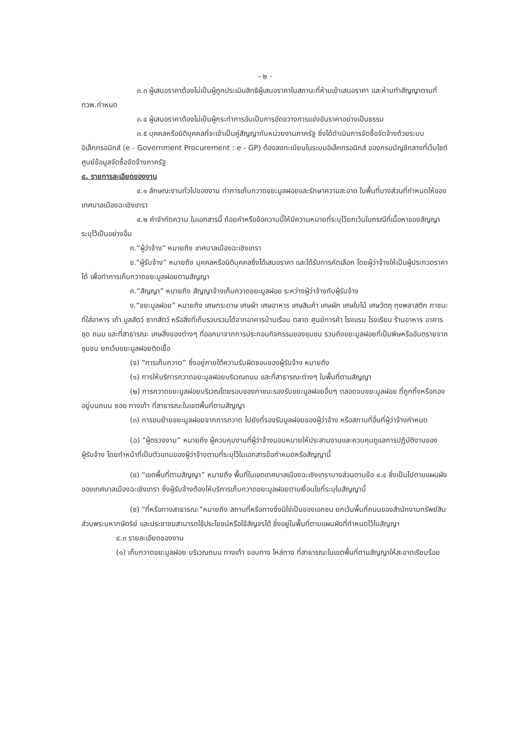- ๒ -
๓.๓ ผู้เสนอราคาต้องไม่เป็นผู้ถูกประเมินสิทธิผู้เสนอราคาในสถานะที่ห้ามเข้าเสนอราคา และห้ามทำสัญญาตามที่ กวพ.กำหนด
๓.๔ ผู้เสนอราคาต้องไม่เป็นผู้กระทำการอันเป็นการขัดขวางการแข่งขันราคาอย่างเป็นธรรม
๓.๕ บุคคลหรือนิติบุคคลที่จะเข้าเป็นคู่สัญญากับหน่วยงานภาครัฐ ซึ่งได้ดำเนินการจัดซื้อจัดจ้างด้วยระบบอิเล็กทรอนิกส์ (e - Government Procurement : e - GP) ต้องลงทะเบียนในระบบอิเล็กทรอนิกส์ ของกรมบัญชีกลางที่เว็บไซต์ศูนย์ข้อมูลจัดซื้อจัดจ้างภาครัฐ
๔. รายการละเอียดของงาน
๔.๑ ลักษณะงานทั่วไปของงาน ทำการเก็บกวาดขยะมูลฝอยและรักษาความสะอาด ในพื้นที่บางส่วนที่กำหนดให้ของเทศบาลเมืองฉะเชิงเทรา
๔.๒ คำจำกัดความ ในเอกสารนี้ ถ้อยคำหรือข้อความนี้ให้มีความหมายที่ระบุไว้ยกเว้นในกรณีที่เนื้อหาของสัญญาระบุไว้เป็นอย่างอื่น
ก.“ผู้ว่าจ้าง” หมายถึง เทศบาลเมืองฉะเชิงเทรา
ข.“ผู้รับจ้าง” หมายถึง บุคคลหรือนิติบุคคลซึ่งได้เสนอราคา และได้รับการคัดเลือก โดยผู้ว่าจ้างให้เป็นผู้ประกวดราคาได้ เพื่อทำการเก็บกวาดขยะมูลฝอยตามสัญญา
ค.“สัญญา” หมายถึง สัญญาจ้างเก็บกวาดขยะมูลฝอย ระหว่างผู้ว่าจ้างกับผู้รับจ้าง
ง.“ขยะมูลฝอย” หมายถึง เศษกระดาษ เศษผ้า เศษอาหาร เศษสินค้า เศษผัก เศษใบไม้ เศษวัตถุ ถุงพลาสติก ภาชนะที่ใส่อาหาร เถ้า มูลสัตว์ ซากสัตว์ หรือสิ่งที่เก็บรวบรวมได้จากอาคารบ้านเรือน ตลาด ศูนย์การค้า โรงแรม โรงเรียน ร้านอาหาร อาคารชุด ถนน และที่สาธารณะ เศษสิ่งของต่างๆ ที่ออกมาจากการประกอบกิจกรรมของชุมชน รวมถึงขยะมูลฝอยที่เป็นพิษหรืออันตรายจากชุมชน ยกเว้นขยะมูลฝอยติดเชื้อ
(จ) “การเก็บกวาด” ซึ่งอยู่ภายใต้ความรับผิดชอบของผู้รับจ้าง หมายถึง
(๑) การให้บริการกวาดขยะมูลฝอยบริเวณถนน และที่สาธารณะต่างๆ ในพื้นที่ตามสัญญา
(๒) การกวาดขยะมูลฝอยบริเวณโดยรอบของภาชนะรองรับขยะมูลฝอยอื่นๆ ตลอดจนขยะมูลฝอย ที่ถูกทิ้งหรือกองอยู่บนถนน ซอย ทางเท้า ที่สาธารณะในเขตพื้นที่ตามสัญญา
(๓) การขนย้ายขยะมูลฝอยจากการกวาด ไปยังที่รองรับมูลฝอยของผู้ว่าจ้าง หรือสถานที่อื่นที่ผู้ว่าจ้างกำหนด
(ฉ) “ผู้ตรวจงาน” หมายถึง ผู้ควบคุมงานที่ผู้ว่าจ้างมอบหมายให้ประสานงานและควบคุมดูแลการปฏิบัติงานของผู้รับจ้าง โดยทำหน้าที่เป็นตัวแทนของผู้ว่าจ้างตามที่ระบุไว้ในเอกสารข้อกำหนดหรือสัญญานี้
(ช) “เขตพื้นที่ตามสัญญา” หมายถึง พื้นที่ในเขตเทศบาลเมืองฉะเชิงเทราบางส่วนตามข้อ ๔.๔ ซึ่งเป็นไปตามแผนผังของเทศบาลเมืองฉะเชิงเทรา ซึ่งผู้รับจ้างต้องให้บริการเก็บกวาดขยะมูลฝอยตามเงื่อนไขที่ระบุในสัญญานี้
(ซ) “ที่หรือทางสาธารณะ”หมายถึง สถานที่หรือทางซึ่งมิใช่เป็นของเอกชน ยกเว้นพื้นที่ถนนของสำนักงานทรัพย์สินส่วนพระมหากษัตริย์ และประชาชนสามารถใช้ประโยชน์หรือใช้สัญจรได้ ซึ่งอยู่ในพื้นที่ตามแผนผังที่กำหนดไว้ในสัญญา
๔.๓ รายละเอียดของงาน
(๑) เก็บกวาดขยะมูลฝอย บริเวณถนน ทางเท้า ขอบทาง ไหล่ทาง ที่สาธารณะในเขตพื้นที่ตามสัญญาให้สะอาดเรียบร้อย